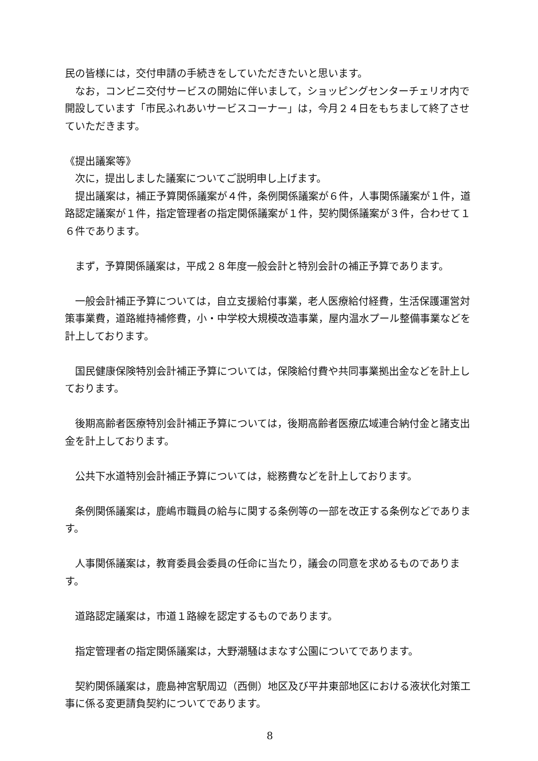民の皆様には，交付申請の手続きをしていただきたいと思います。
　なお，コンビニ交付サービスの開始に伴いまして，ショッピングセンターチェリオ内で開設しています「市民ふれあいサービスコーナー」は，今月２４日をもちまして終了させていただきます。
《提出議案等》
　次に，提出しました議案についてご説明申し上げます。
　提出議案は，補正予算関係議案が４件，条例関係議案が６件，人事関係議案が１件，道路認定議案が１件，指定管理者の指定関係議案が１件，契約関係議案が３件，合わせて１６件であります。
　まず，予算関係議案は，平成２８年度一般会計と特別会計の補正予算であります。
　一般会計補正予算については，自立支援給付事業，老人医療給付経費，生活保護運営対策事業費，道路維持補修費，小・中学校大規模改造事業，屋内温水プール整備事業などを計上しております。
　国民健康保険特別会計補正予算については，保険給付費や共同事業拠出金などを計上しております。
　後期高齢者医療特別会計補正予算については，後期高齢者医療広域連合納付金と諸支出金を計上しております。
　公共下水道特別会計補正予算については，総務費などを計上しております。
　条例関係議案は，鹿嶋市職員の給与に関する条例等の一部を改正する条例などであります。
　人事関係議案は，教育委員会委員の任命に当たり，議会の同意を求めるものであります。
　道路認定議案は，市道１路線を認定するものであります。
　指定管理者の指定関係議案は，大野潮騒はまなす公園についてであります。
　契約関係議案は，鹿島神宮駅周辺（西側）地区及び平井東部地区における液状化対策工事に係る変更請負契約についてであります。
8